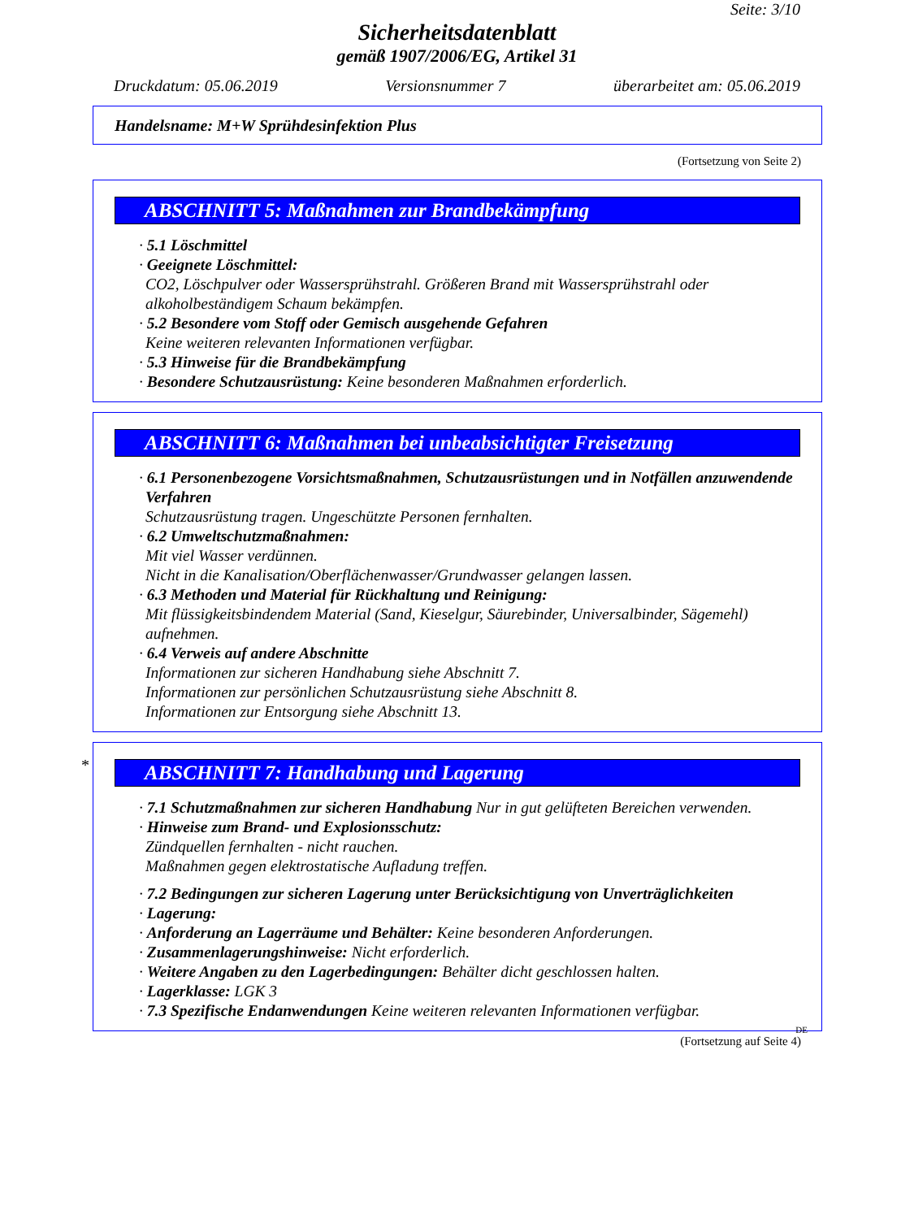Seite: 3/10
Sicherheitsdatenblatt
gemäß 1907/2006/EG, Artikel 31
Druckdatum: 05.06.2019 Versionsnummer 7 überarbeitet am: 05.06.2019
Handelsname: M+W Sprühdesinfektion Plus
(Fortsetzung von Seite 2)
ABSCHNITT 5: Maßnahmen zur Brandbekämpfung
· 5.1 Löschmittel
· Geeignete Löschmittel:
CO2, Löschpulver oder Wassersprühstrahl. Größeren Brand mit Wassersprühstrahl oder alkoholbeständigem Schaum bekämpfen.
· 5.2 Besondere vom Stoff oder Gemisch ausgehende Gefahren
Keine weiteren relevanten Informationen verfügbar.
· 5.3 Hinweise für die Brandbekämpfung
· Besondere Schutzausrüstung: Keine besonderen Maßnahmen erforderlich.
ABSCHNITT 6: Maßnahmen bei unbeabsichtigter Freisetzung
· 6.1 Personenbezogene Vorsichtsmaßnahmen, Schutzausrüstungen und in Notfällen anzuwendende Verfahren
Schutzausrüstung tragen. Ungeschützte Personen fernhalten.
· 6.2 Umweltschutzmaßnahmen:
Mit viel Wasser verdünnen.
Nicht in die Kanalisation/Oberflächenwasser/Grundwasser gelangen lassen.
· 6.3 Methoden und Material für Rückhaltung und Reinigung:
Mit flüssigkeitsbindendem Material (Sand, Kieselgur, Säurebinder, Universalbinder, Sägemehl) aufnehmen.
· 6.4 Verweis auf andere Abschnitte
Informationen zur sicheren Handhabung siehe Abschnitt 7.
Informationen zur persönlichen Schutzausrüstung siehe Abschnitt 8.
Informationen zur Entsorgung siehe Abschnitt 13.
ABSCHNITT 7: Handhabung und Lagerung
· 7.1 Schutzmaßnahmen zur sicheren Handhabung Nur in gut gelüfteten Bereichen verwenden.
· Hinweise zum Brand- und Explosionsschutz:
Zündquellen fernhalten - nicht rauchen.
Maßnahmen gegen elektrostatische Aufladung treffen.
· 7.2 Bedingungen zur sicheren Lagerung unter Berücksichtigung von Unverträglichkeiten
· Lagerung:
· Anforderung an Lagerräume und Behälter: Keine besonderen Anforderungen.
· Zusammenlagerungshinweise: Nicht erforderlich.
· Weitere Angaben zu den Lagerbedingungen: Behälter dicht geschlossen halten.
· Lagerklasse: LGK 3
· 7.3 Spezifische Endanwendungen Keine weiteren relevanten Informationen verfügbar.
DE
(Fortsetzung auf Seite 4)
*